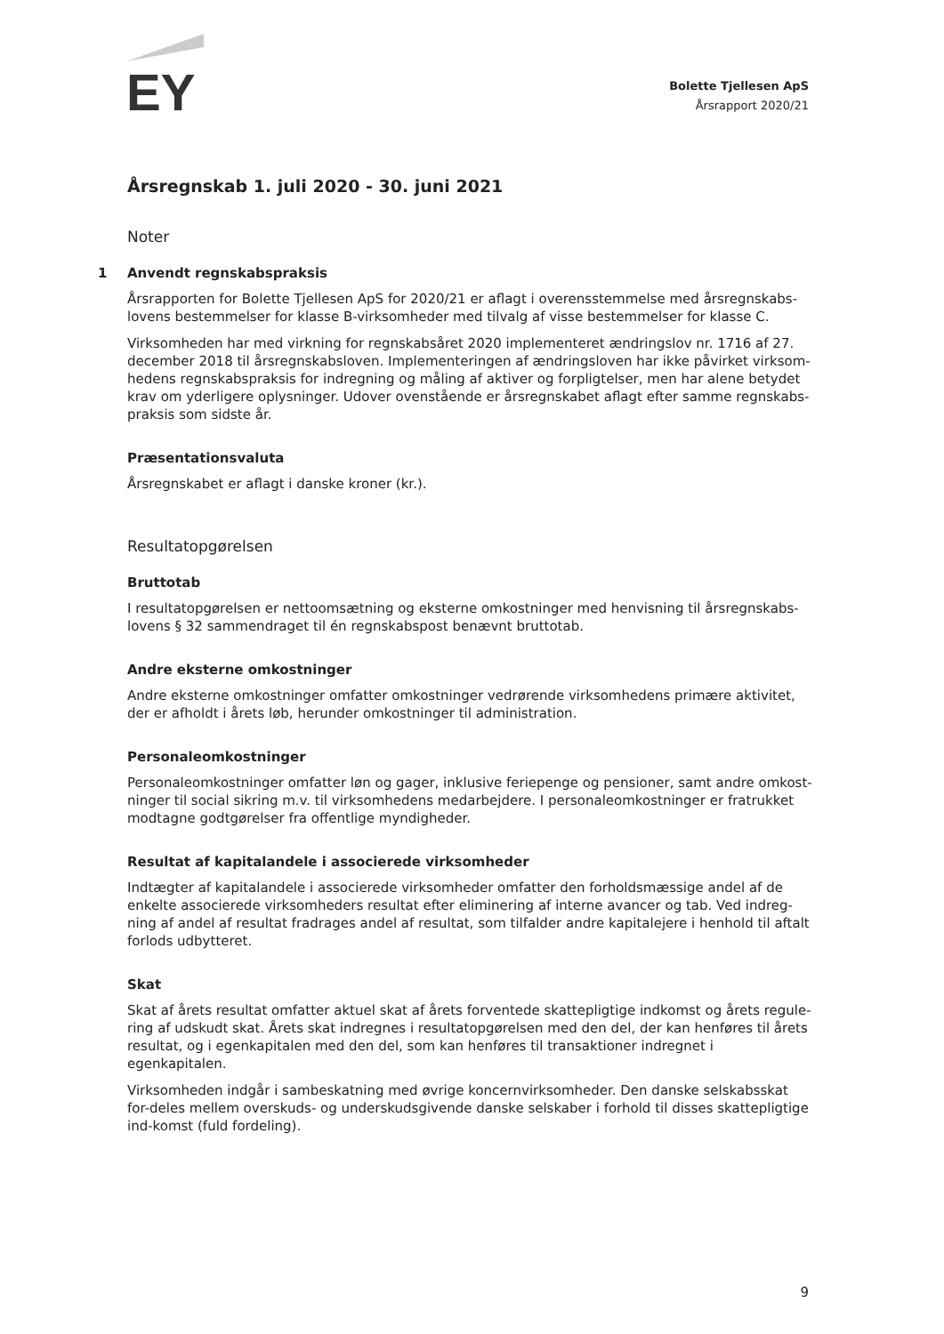EY
Bolette Tjellesen ApS
Årsrapport 2020/21
Årsregnskab 1. juli 2020 - 30. juni 2021
Noter
1 Anvendt regnskabspraksis
Årsrapporten for Bolette Tjellesen ApS for 2020/21 er aflagt i overensstemmelse med årsregnskabs-lovens bestemmelser for klasse B-virksomheder med tilvalg af visse bestemmelser for klasse C.
Virksomheden har med virkning for regnskabsåret 2020 implementeret ændringslov nr. 1716 af 27. december 2018 til årsregnskabsloven. Implementeringen af ændringsloven har ikke påvirket virksom-hedens regnskabspraksis for indregning og måling af aktiver og forpligtelser, men har alene betydet krav om yderligere oplysninger. Udover ovenstående er årsregnskabet aflagt efter samme regnskabs-praksis som sidste år.
Præsentationsvaluta
Årsregnskabet er aflagt i danske kroner (kr.).
Resultatopgørelsen
Bruttotab
I resultatopgørelsen er nettoomsætning og eksterne omkostninger med henvisning til årsregnskabs-lovens § 32 sammendraget til én regnskabspost benævnt bruttotab.
Andre eksterne omkostninger
Andre eksterne omkostninger omfatter omkostninger vedrørende virksomhedens primære aktivitet, der er afholdt i årets løb, herunder omkostninger til administration.
Personaleomkostninger
Personaleomkostninger omfatter løn og gager, inklusive feriepenge og pensioner, samt andre omkost-ninger til social sikring m.v. til virksomhedens medarbejdere. I personaleomkostninger er fratrukket modtagne godtgørelser fra offentlige myndigheder.
Resultat af kapitalandele i associerede virksomheder
Indtægter af kapitalandele i associerede virksomheder omfatter den forholdsmæssige andel af de enkelte associerede virksomheders resultat efter eliminering af interne avancer og tab. Ved indreg-ning af andel af resultat fradrages andel af resultat, som tilfalder andre kapitalejere i henhold til aftalt forlods udbytteret.
Skat
Skat af årets resultat omfatter aktuel skat af årets forventede skattepligtige indkomst og årets regule-ring af udskudt skat. Årets skat indregnes i resultatopgørelsen med den del, der kan henføres til årets resultat, og i egenkapitalen med den del, som kan henføres til transaktioner indregnet i egenkapitalen.
Virksomheden indgår i sambeskatning med øvrige koncernvirksomheder. Den danske selskabsskat for-deles mellem overskuds- og underskudsgivende danske selskaber i forhold til disses skattepligtige ind-komst (fuld fordeling).
9